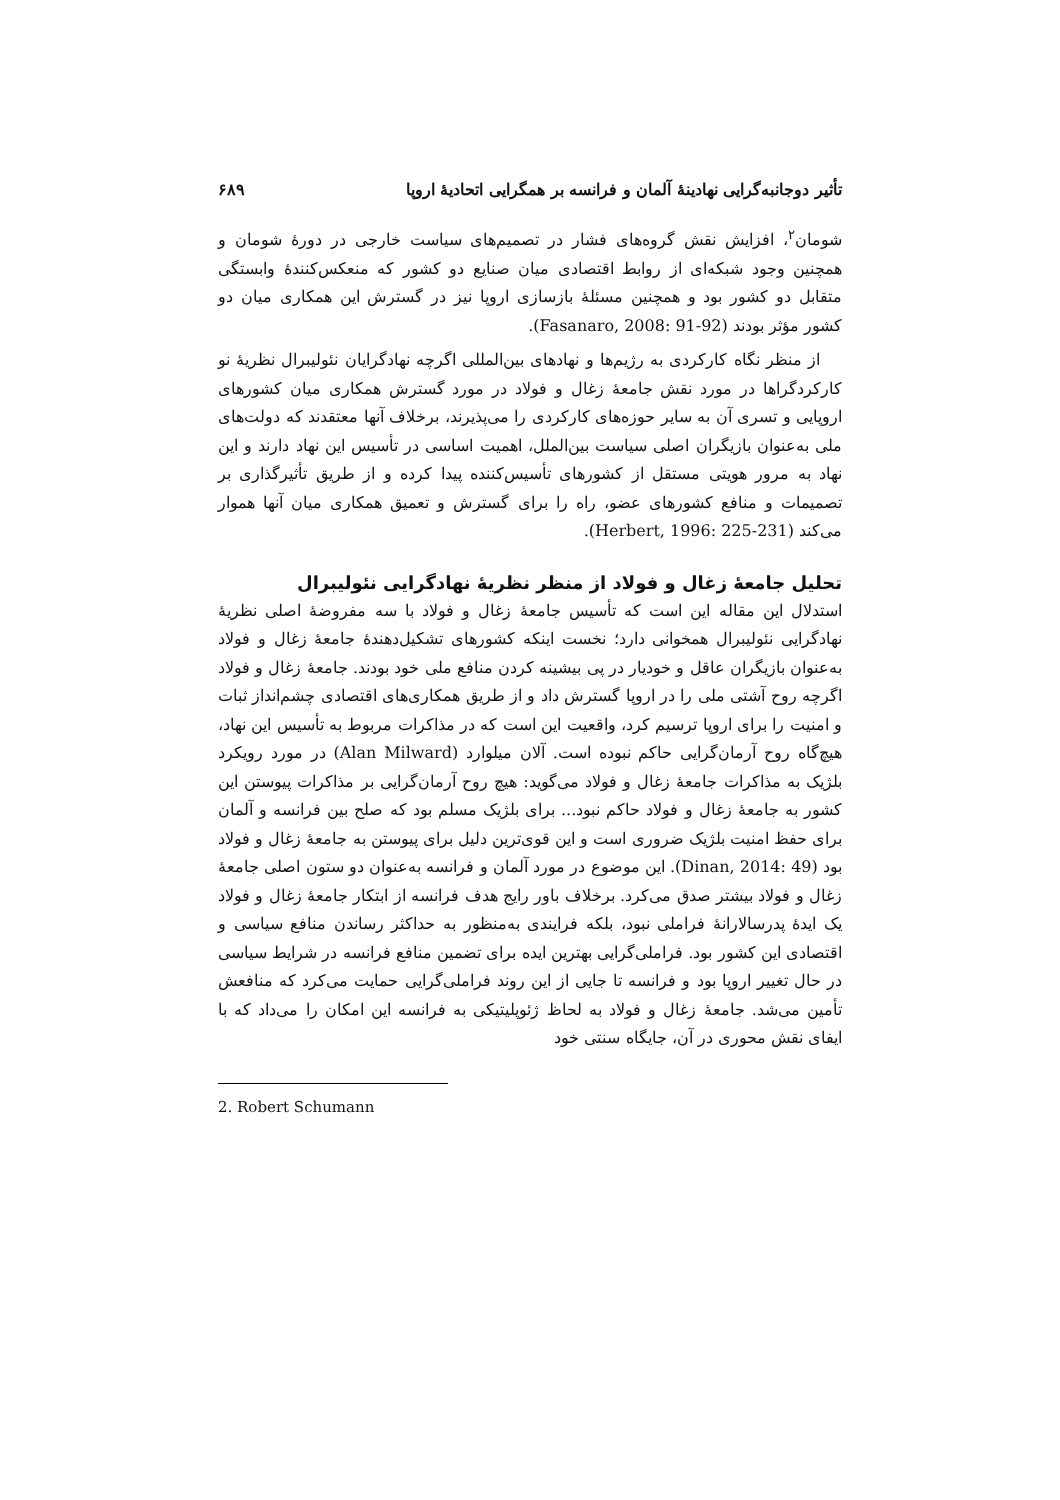تأثیر دوجانبه‌گرایی نهادینهٔ آلمان و فرانسه بر همگرایی اتحادیهٔ اروپا ۶۸۹
شومان<sup>۲</sup>، افزایش نقش گروه‌های فشار در تصمیم‌های سیاست خارجی در دورهٔ شومان و همچنین وجود شبکه‌ای از روابط اقتصادی میان صنایع دو کشور که منعکس‌کنندهٔ وابستگی متقابل دو کشور بود و همچنین مسئلهٔ بازسازی اروپا نیز در گسترش این همکاری میان دو کشور مؤثر بودند (Fasanaro, 2008: 91-92).
از منظر نگاه کارکردی به رژیم‌ها و نهادهای بین‌المللی اگرچه نهادگرایان نئولیبرال نظریهٔ نو کارکردگراها در مورد نقش جامعهٔ زغال و فولاد در مورد گسترش همکاری میان کشورهای اروپایی و تسری آن به سایر حوزه‌های کارکردی را می‌پذیرند، برخلاف آنها معتقدند که دولت‌های ملی به‌عنوان بازیگران اصلی سیاست بین‌الملل، اهمیت اساسی در تأسیس این نهاد دارند و این نهاد به مرور هویتی مستقل از کشورهای تأسیس‌کننده پیدا کرده و از طریق تأثیرگذاری بر تصمیمات و منافع کشورهای عضو، راه را برای گسترش و تعمیق همکاری میان آنها هموار می‌کند (Herbert, 1996: 225-231).
تحلیل جامعهٔ زغال و فولاد از منظر نظریهٔ نهادگرایی نئولیبرال
استدلال این مقاله این است که تأسیس جامعهٔ زغال و فولاد با سه مفروضهٔ اصلی نظریهٔ نهادگرایی نئولیبرال همخوانی دارد؛ نخست اینکه کشورهای تشکیل‌دهندهٔ جامعهٔ زغال و فولاد به‌عنوان بازیگران عاقل و خودیار در پی بیشینه کردن منافع ملی خود بودند. جامعهٔ زغال و فولاد اگرچه روح آشتی ملی را در اروپا گسترش داد و از طریق همکاری‌های اقتصادی چشم‌انداز ثبات و امنیت را برای اروپا ترسیم کرد، واقعیت این است که در مذاکرات مربوط به تأسیس این نهاد، هیچ‌گاه روح آرمان‌گرایی حاکم نبوده است. آلان میلوارد (Alan Milward) در مورد رویکرد بلژیک به مذاکرات جامعهٔ زغال و فولاد می‌گوید: هیچ روح آرمان‌گرایی بر مذاکرات پیوستن این کشور به جامعهٔ زغال و فولاد حاکم نبود... برای بلژیک مسلم بود که صلح بین فرانسه و آلمان برای حفظ امنیت بلژیک ضروری است و این قوی‌ترین دلیل برای پیوستن به جامعهٔ زغال و فولاد بود (Dinan, 2014: 49). این موضوع در مورد آلمان و فرانسه به‌عنوان دو ستون اصلی جامعهٔ زغال و فولاد بیشتر صدق می‌کرد. برخلاف باور رایج هدف فرانسه از ابتکار جامعهٔ زغال و فولاد یک ایدهٔ پدرسالارانهٔ فراملی نبود، بلکه فرایندی به‌منظور به حداکثر رساندن منافع سیاسی و اقتصادی این کشور بود. فراملی‌گرایی بهترین ایده برای تضمین منافع فرانسه در شرایط سیاسی در حال تغییر اروپا بود و فرانسه تا جایی از این روند فراملی‌گرایی حمایت می‌کرد که منافعش تأمین می‌شد. جامعهٔ زغال و فولاد به لحاظ ژئوپلیتیکی به فرانسه این امکان را می‌داد که با ایفای نقش محوری در آن، جایگاه سنتی خود
2. Robert Schumann